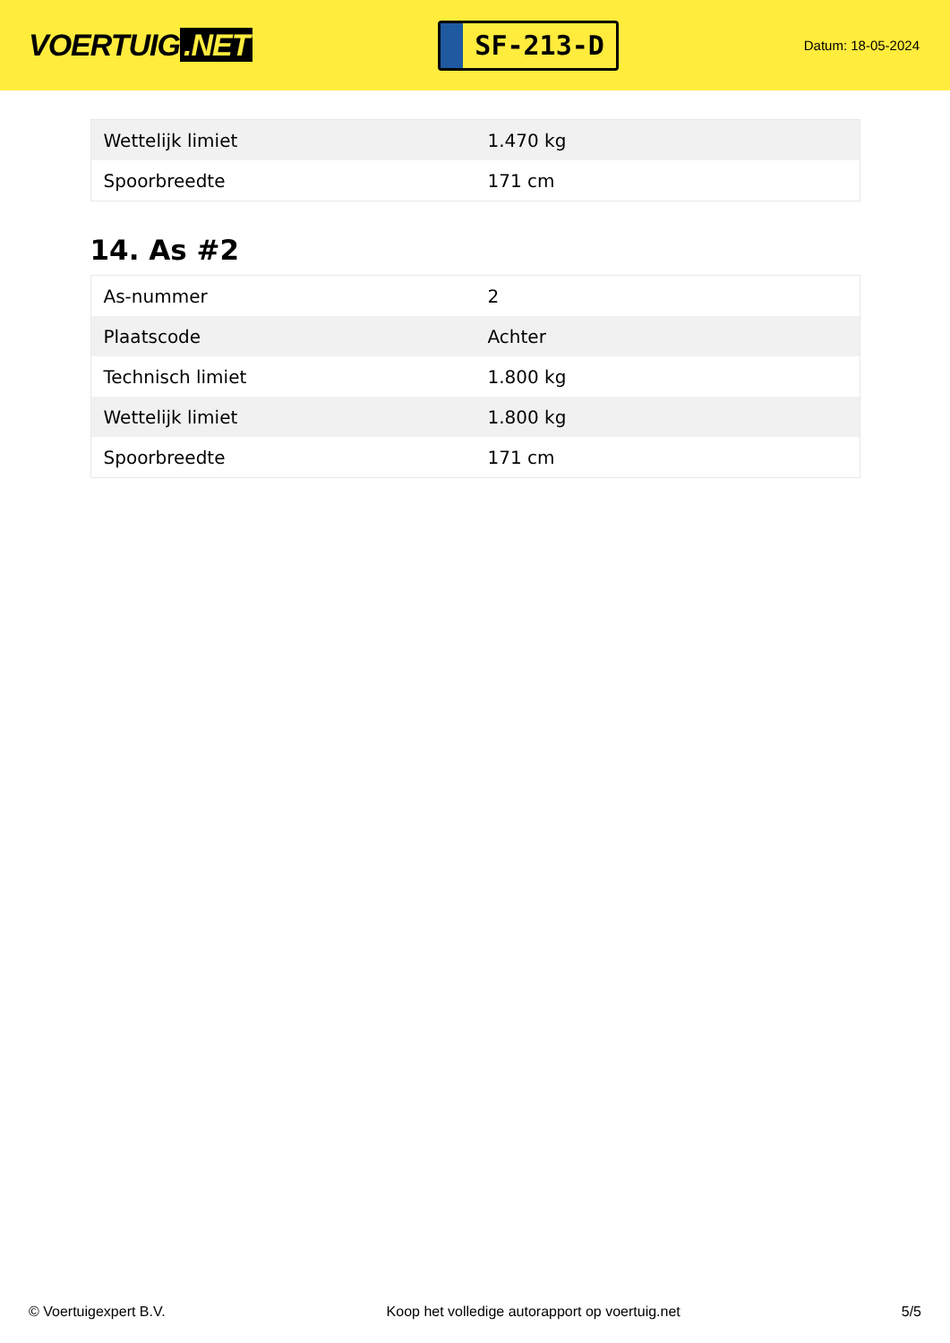VOERTUIG.NET
SF-213-D
Datum: 18-05-2024
| Wettelijk limiet | 1.470 kg |
| Spoorbreedte | 171 cm |
14. As #2
| As-nummer | 2 |
| Plaatscode | Achter |
| Technisch limiet | 1.800 kg |
| Wettelijk limiet | 1.800 kg |
| Spoorbreedte | 171 cm |
© Voertuigexpert B.V. Koop het volledige autorapport op voertuig.net 5/5